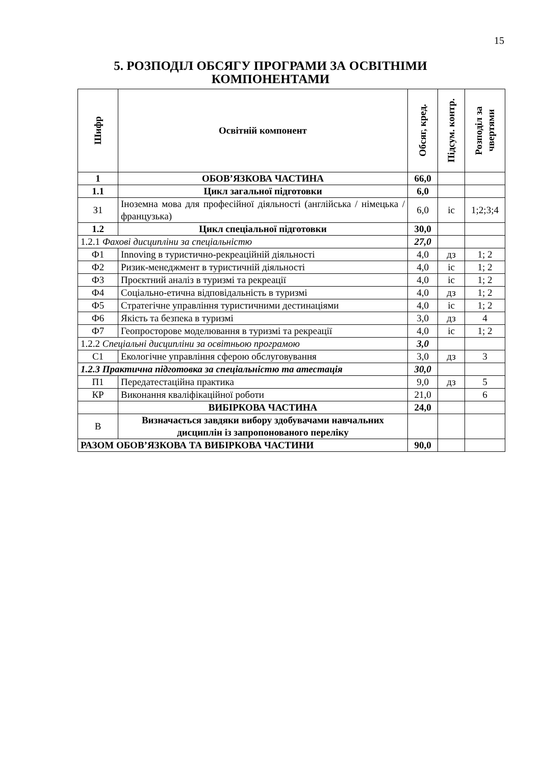15
5. РОЗПОДІЛ ОБСЯГУ ПРОГРАМИ ЗА ОСВІТНІМИ
КОМПОНЕНТАМИ
| Шифр | Освітній компонент | Обсяг, кред. | Підсум. контр. | Розподіл за чвертями |
| --- | --- | --- | --- | --- |
| 1 | ОБОВ’ЯЗКОВА ЧАСТИНА | 66,0 | | |
| 1.1 | Цикл загальної підготовки | 6,0 | | |
| З1 | Іноземна мова для професійної діяльності (англійська / німецька / французька) | 6,0 | іс | 1;2;3;4 |
| 1.2 | Цикл спеціальної підготовки | 30,0 | | |
| 1.2.1 Фахові дисципліни за спеціальністю | | 27,0 | | |
| Ф1 | Innoving в туристично-рекреаційній діяльності | 4,0 | дз | 1; 2 |
| Ф2 | Ризик-менеджмент в туристичній діяльності | 4,0 | іс | 1; 2 |
| Ф3 | Проєктний аналіз в туризмі та рекреації | 4,0 | іс | 1; 2 |
| Ф4 | Соціально-етична відповідальність в туризмі | 4,0 | дз | 1; 2 |
| Ф5 | Стратегічне управління туристичними дестинаціями | 4,0 | іс | 1; 2 |
| Ф6 | Якість та безпека в туризмі | 3,0 | дз | 4 |
| Ф7 | Геопросторове моделювання в туризмі та рекреації | 4,0 | іс | 1; 2 |
| 1.2.2 Спеціальні дисципліни за освітньою програмою | | 3,0 | | |
| С1 | Екологічне управління сферою обслуговування | 3,0 | дз | 3 |
| 1.2.3 Практична підготовка за спеціальністю та атестація | | 30,0 | | |
| П1 | Передатестаційна практика | 9,0 | дз | 5 |
| КР | Виконання кваліфікаційної роботи | 21,0 | | 6 |
| | ВИБІРКОВА ЧАСТИНА | 24,0 | | |
| В | Визначається завдяки вибору здобувачами навчальних дисциплін із запропонованого переліку | | | |
| РАЗОМ ОБОВ’ЯЗКОВА ТА ВИБІРКОВА ЧАСТИНИ | | 90,0 | | |